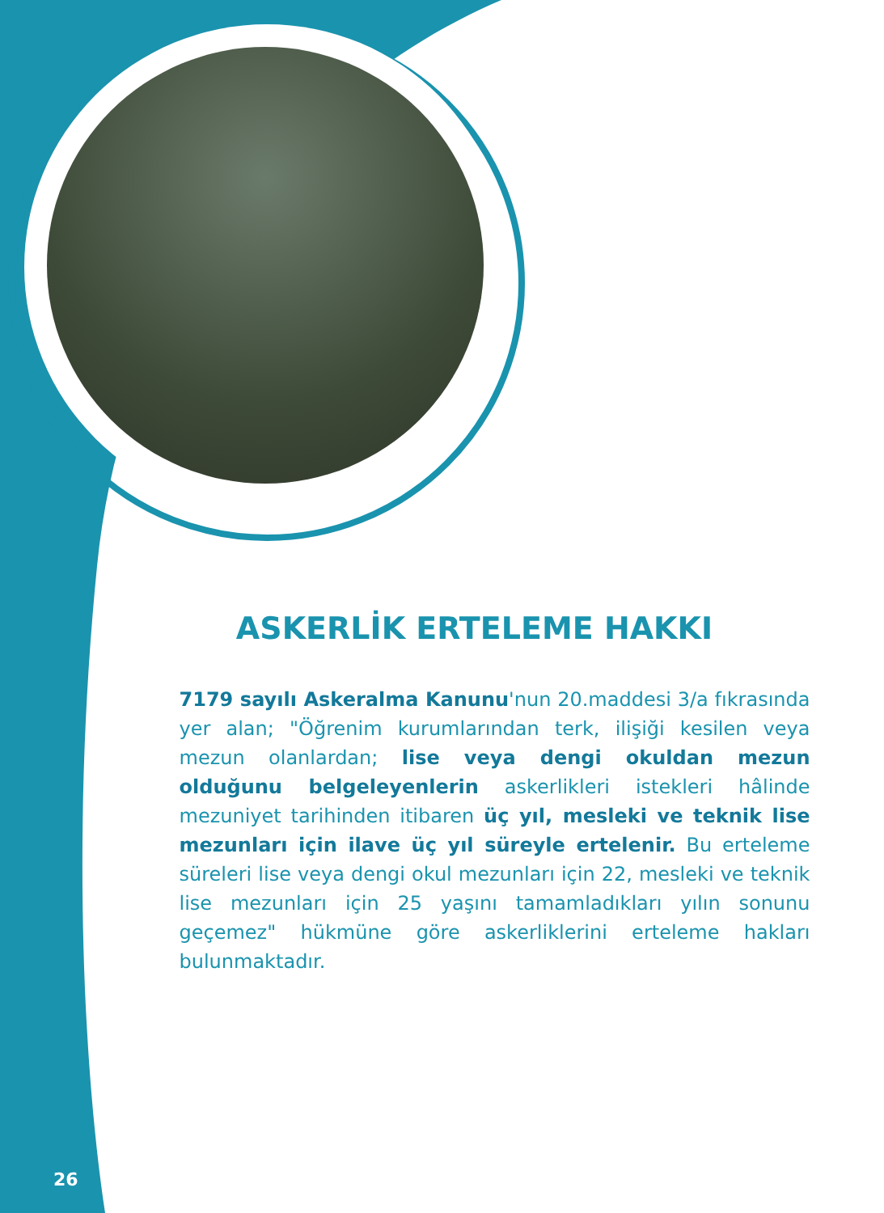ASKERLİK ERTELEME HAKKI
7179 sayılı Askeralma Kanunu'nun 20.maddesi 3/a fıkrasında yer alan; "Öğrenim kurumlarından terk, ilişiği kesilen veya mezun olanlardan; lise veya dengi okuldan mezun olduğunu belgeleyenlerin askerlikleri istekleri hâlinde mezuniyet tarihinden itibaren üç yıl, mesleki ve teknik lise mezunları için ilave üç yıl süreyle ertelenir. Bu erteleme süreleri lise veya dengi okul mezunları için 22, mesleki ve teknik lise mezunları için 25 yaşını tamamladıkları yılın sonunu geçemez" hükmüne göre askerliklerini erteleme hakları bulunmaktadır.
26